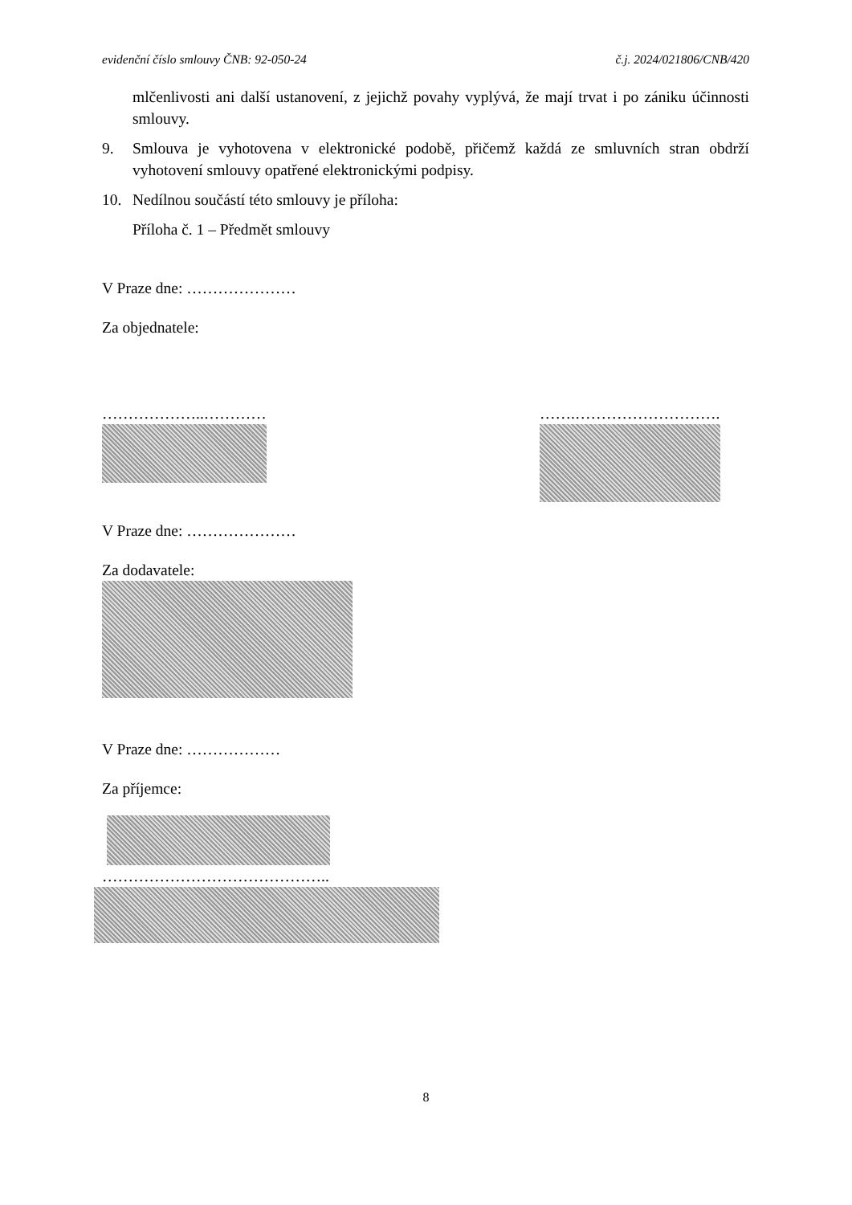evidenční číslo smlouvy ČNB: 92-050-24 č.j. 2024/021806/CNB/420
mlčenlivosti ani další ustanovení, z jejichž povahy vyplývá, že mají trvat i po zániku účinnosti smlouvy.
9. Smlouva je vyhotovena v elektronické podobě, přičemž každá ze smluvních stran obdrží vyhotovení smlouvy opatřené elektronickými podpisy.
10. Nedílnou součástí této smlouvy je příloha:
Příloha č. 1 – Předmět smlouvy
V Praze dne: …………………
Za objednatele:
………………..………… …….……………………….
V Praze dne: …………………
Za dodavatele:
V Praze dne: ………………
Za příjemce:
……………………………………..
8